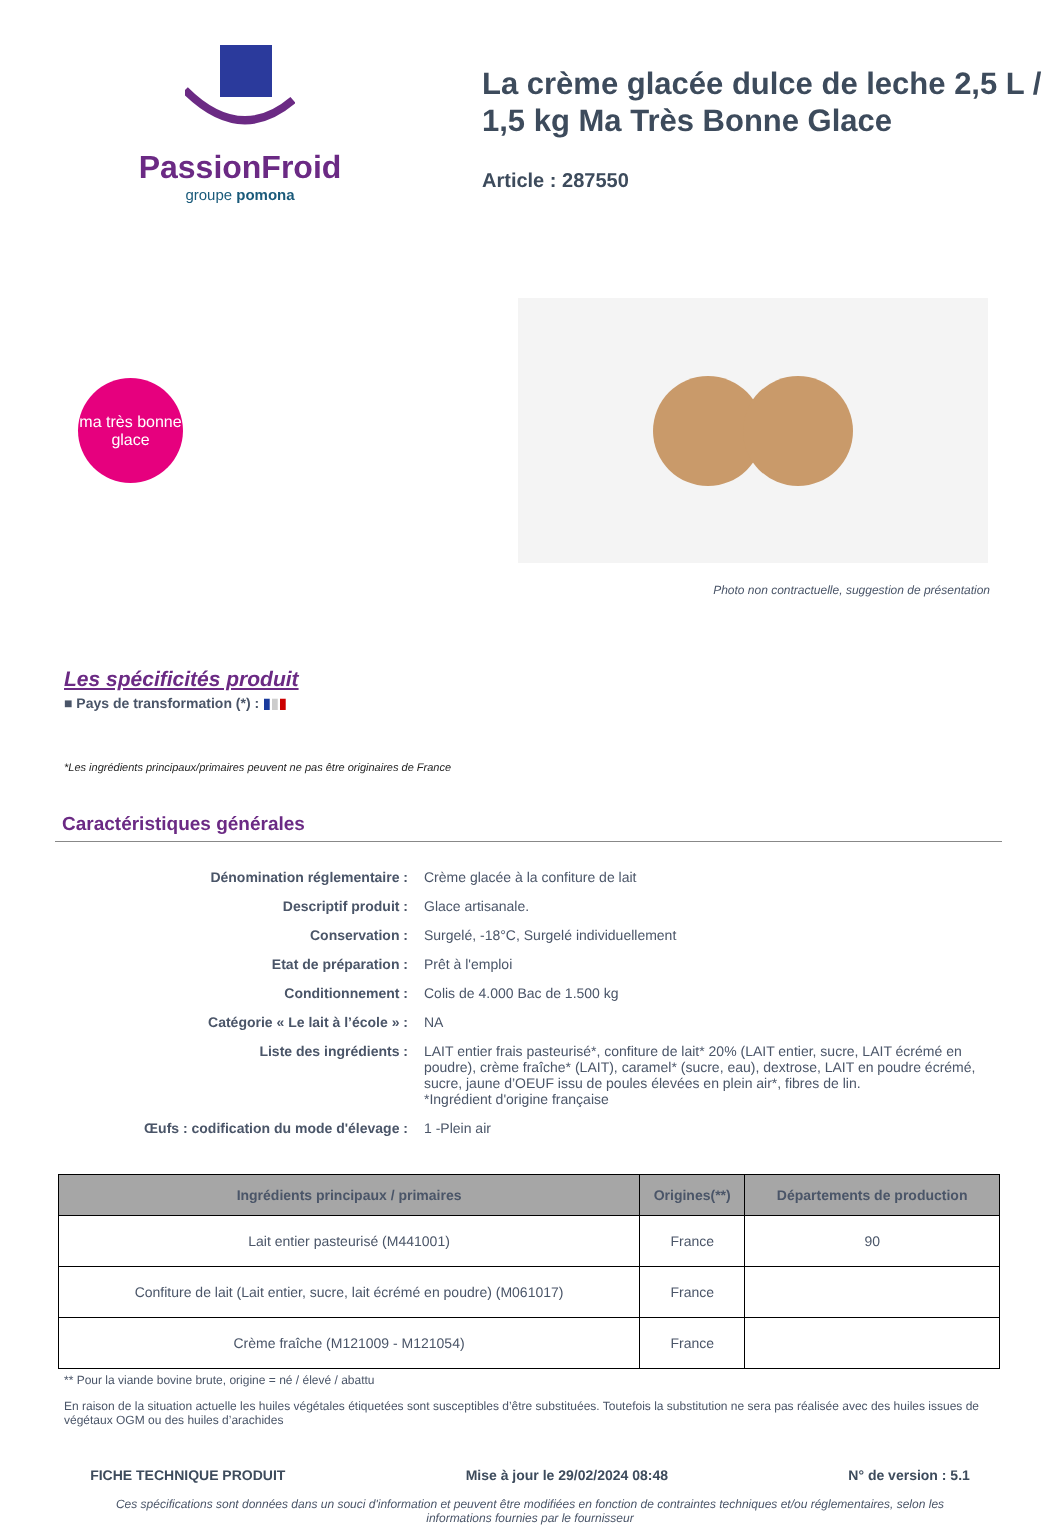PassionFroid
groupe pomona
La crème glacée dulce de leche 2,5 L / 1,5 kg Ma Très Bonne Glace
Article : 287550
ma très bonne glace
Photo non contractuelle, suggestion de présentation
Les spécificités produit
■ Pays de transformation (*) : ▮▮▮
*Les ingrédients principaux/primaires peuvent ne pas être originaires de France
Caractéristiques générales
| Dénomination réglementaire : | Crème glacée à la confiture de lait |
| Descriptif produit : | Glace artisanale. |
| Conservation : | Surgelé, -18°C, Surgelé individuellement |
| Etat de préparation : | Prêt à l'emploi |
| Conditionnement : | Colis de 4.000 Bac de 1.500 kg |
| Catégorie « Le lait à l’école » : | NA |
| Liste des ingrédients : | LAIT entier frais pasteurisé*, confiture de lait* 20% (LAIT entier, sucre, LAIT écrémé en poudre), crème fraîche* (LAIT), caramel* (sucre, eau), dextrose, LAIT en poudre écrémé, sucre, jaune d’OEUF issu de poules élevées en plein air*, fibres de lin. *Ingrédient d'origine française |
| Œufs : codification du mode d'élevage : | 1 -Plein air |
| Ingrédients principaux / primaires | Origines(**) | Départements de production |
| --- | --- | --- |
| Lait entier pasteurisé (M441001) | France | 90 |
| Confiture de lait (Lait entier, sucre, lait écrémé en poudre) (M061017) | France | |
| Crème fraîche (M121009 - M121054) | France | |
** Pour la viande bovine brute, origine = né / élevé / abattu
En raison de la situation actuelle les huiles végétales étiquetées sont susceptibles d’être substituées. Toutefois la substitution ne sera pas réalisée avec des huiles issues de végétaux OGM ou des huiles d’arachides
FICHE TECHNIQUE PRODUIT Mise à jour le 29/02/2024 08:48 N° de version : 5.1
Ces spécifications sont données dans un souci d'information et peuvent être modifiées en fonction de contraintes techniques et/ou réglementaires, selon les informations fournies par le fournisseur